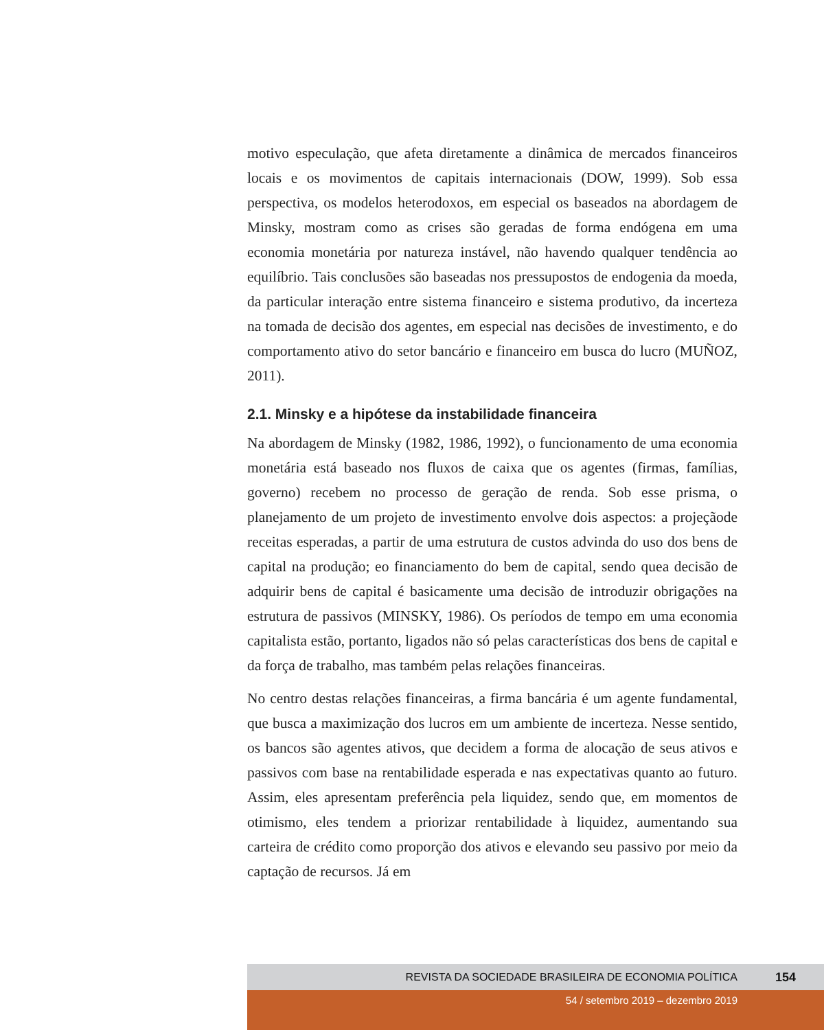motivo especulação, que afeta diretamente a dinâmica de mercados financeiros locais e os movimentos de capitais internacionais (DOW, 1999). Sob essa perspectiva, os modelos heterodoxos, em especial os baseados na abordagem de Minsky, mostram como as crises são geradas de forma endógena em uma economia monetária por natureza instável, não havendo qualquer tendência ao equilíbrio. Tais conclusões são baseadas nos pressupostos de endogenia da moeda, da particular interação entre sistema financeiro e sistema produtivo, da incerteza na tomada de decisão dos agentes, em especial nas decisões de investimento, e do comportamento ativo do setor bancário e financeiro em busca do lucro (MUÑOZ, 2011).
2.1. Minsky e a hipótese da instabilidade financeira
Na abordagem de Minsky (1982, 1986, 1992), o funcionamento de uma economia monetária está baseado nos fluxos de caixa que os agentes (firmas, famílias, governo) recebem no processo de geração de renda. Sob esse prisma, o planejamento de um projeto de investimento envolve dois aspectos: a projeçãode receitas esperadas, a partir de uma estrutura de custos advinda do uso dos bens de capital na produção; eo financiamento do bem de capital, sendo quea decisão de adquirir bens de capital é basicamente uma decisão de introduzir obrigações na estrutura de passivos (MINSKY, 1986). Os períodos de tempo em uma economia capitalista estão, portanto, ligados não só pelas características dos bens de capital e da força de trabalho, mas também pelas relações financeiras.
No centro destas relações financeiras, a firma bancária é um agente fundamental, que busca a maximização dos lucros em um ambiente de incerteza. Nesse sentido, os bancos são agentes ativos, que decidem a forma de alocação de seus ativos e passivos com base na rentabilidade esperada e nas expectativas quanto ao futuro. Assim, eles apresentam preferência pela liquidez, sendo que, em momentos de otimismo, eles tendem a priorizar rentabilidade à liquidez, aumentando sua carteira de crédito como proporção dos ativos e elevando seu passivo por meio da captação de recursos. Já em
REVISTA DA SOCIEDADE BRASILEIRA DE ECONOMIA POLÍTICA 154
54 / setembro 2019 – dezembro 2019